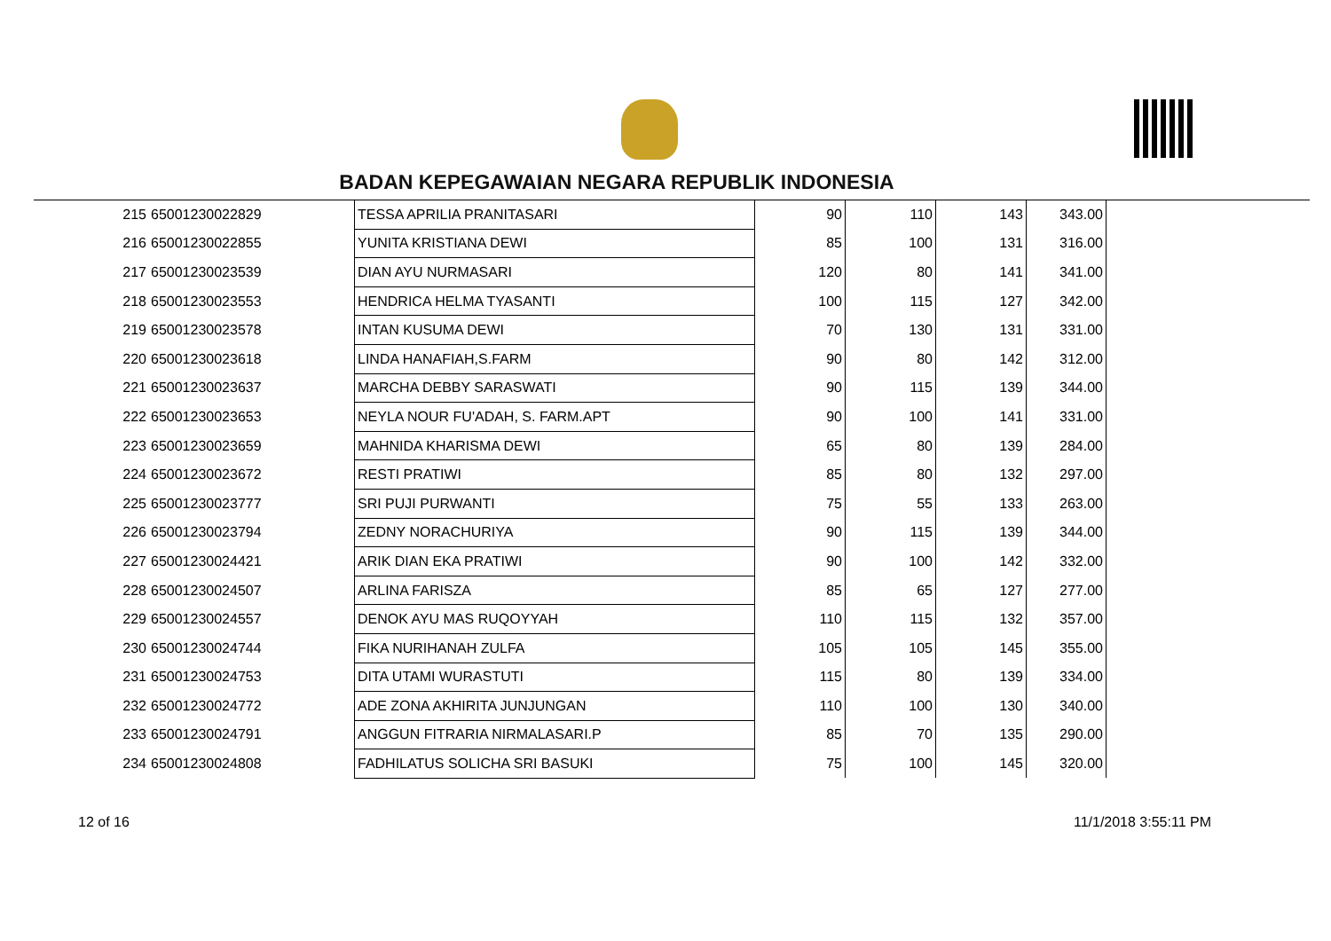BADAN KEPEGAWAIAN NEGARA REPUBLIK INDONESIA
| 215 | 65001230022829 | TESSA APRILIA PRANITASARI | 90 | 110 | 143 | 343.00 |
| 216 | 65001230022855 | YUNITA KRISTIANA DEWI | 85 | 100 | 131 | 316.00 |
| 217 | 65001230023539 | DIAN AYU NURMASARI | 120 | 80 | 141 | 341.00 |
| 218 | 65001230023553 | HENDRICA HELMA TYASANTI | 100 | 115 | 127 | 342.00 |
| 219 | 65001230023578 | INTAN KUSUMA DEWI | 70 | 130 | 131 | 331.00 |
| 220 | 65001230023618 | LINDA HANAFIAH,S.FARM | 90 | 80 | 142 | 312.00 |
| 221 | 65001230023637 | MARCHA DEBBY SARASWATI | 90 | 115 | 139 | 344.00 |
| 222 | 65001230023653 | NEYLA NOUR FU'ADAH, S. FARM.APT | 90 | 100 | 141 | 331.00 |
| 223 | 65001230023659 | MAHNIDA KHARISMA DEWI | 65 | 80 | 139 | 284.00 |
| 224 | 65001230023672 | RESTI PRATIWI | 85 | 80 | 132 | 297.00 |
| 225 | 65001230023777 | SRI PUJI PURWANTI | 75 | 55 | 133 | 263.00 |
| 226 | 65001230023794 | ZEDNY NORACHURIYA | 90 | 115 | 139 | 344.00 |
| 227 | 65001230024421 | ARIK DIAN EKA PRATIWI | 90 | 100 | 142 | 332.00 |
| 228 | 65001230024507 | ARLINA FARISZA | 85 | 65 | 127 | 277.00 |
| 229 | 65001230024557 | DENOK AYU MAS RUQOYYAH | 110 | 115 | 132 | 357.00 |
| 230 | 65001230024744 | FIKA NURIHANAH ZULFA | 105 | 105 | 145 | 355.00 |
| 231 | 65001230024753 | DITA UTAMI WURASTUTI | 115 | 80 | 139 | 334.00 |
| 232 | 65001230024772 | ADE ZONA AKHIRITA JUNJUNGAN | 110 | 100 | 130 | 340.00 |
| 233 | 65001230024791 | ANGGUN FITRARIA NIRMALASARI.P | 85 | 70 | 135 | 290.00 |
| 234 | 65001230024808 | FADHILATUS SOLICHA SRI BASUKI | 75 | 100 | 145 | 320.00 |
12 of 16 11/1/2018 3:55:11 PM